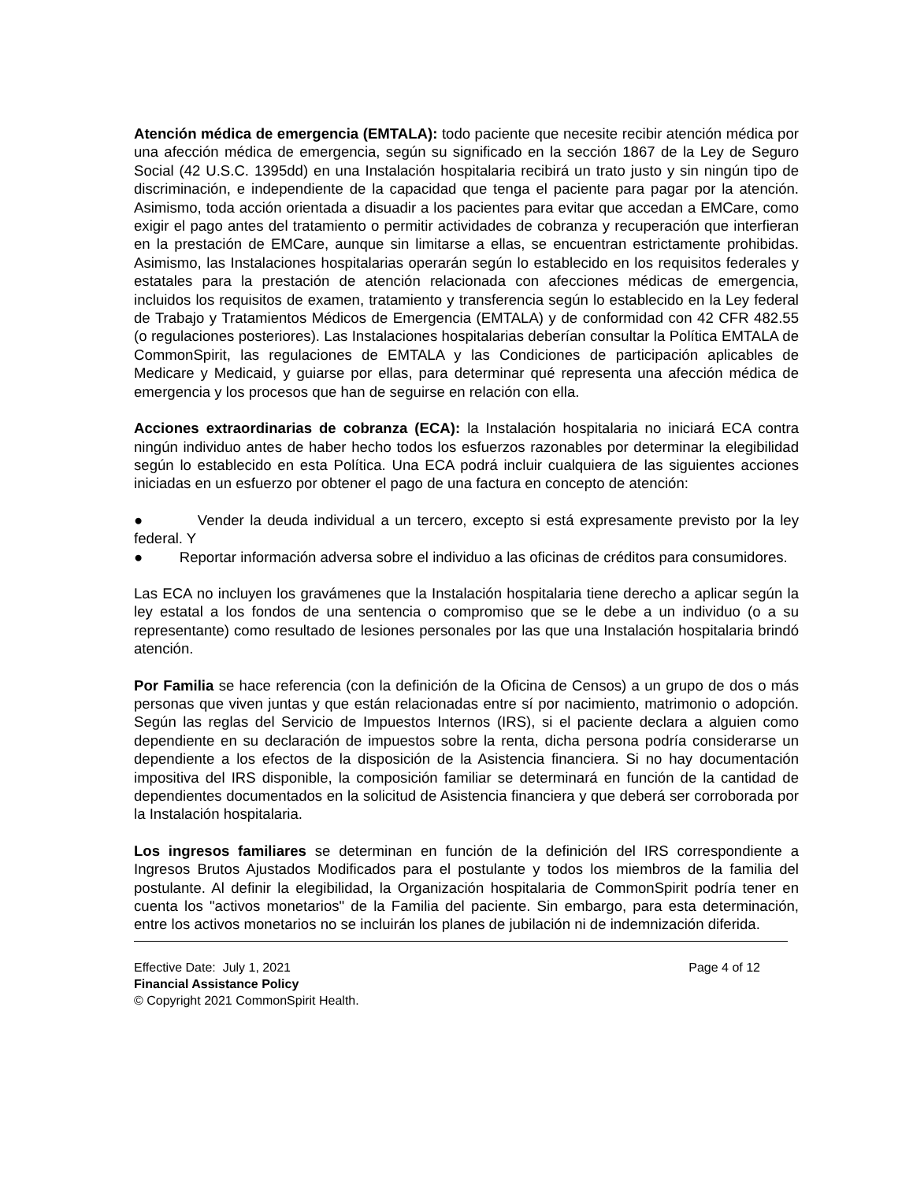Atención médica de emergencia (EMTALA): todo paciente que necesite recibir atención médica por una afección médica de emergencia, según su significado en la sección 1867 de la Ley de Seguro Social (42 U.S.C. 1395dd) en una Instalación hospitalaria recibirá un trato justo y sin ningún tipo de discriminación, e independiente de la capacidad que tenga el paciente para pagar por la atención. Asimismo, toda acción orientada a disuadir a los pacientes para evitar que accedan a EMCare, como exigir el pago antes del tratamiento o permitir actividades de cobranza y recuperación que interfieran en la prestación de EMCare, aunque sin limitarse a ellas, se encuentran estrictamente prohibidas. Asimismo, las Instalaciones hospitalarias operarán según lo establecido en los requisitos federales y estatales para la prestación de atención relacionada con afecciones médicas de emergencia, incluidos los requisitos de examen, tratamiento y transferencia según lo establecido en la Ley federal de Trabajo y Tratamientos Médicos de Emergencia (EMTALA) y de conformidad con 42 CFR 482.55 (o regulaciones posteriores). Las Instalaciones hospitalarias deberían consultar la Política EMTALA de CommonSpirit, las regulaciones de EMTALA y las Condiciones de participación aplicables de Medicare y Medicaid, y guiarse por ellas, para determinar qué representa una afección médica de emergencia y los procesos que han de seguirse en relación con ella.
Acciones extraordinarias de cobranza (ECA): la Instalación hospitalaria no iniciará ECA contra ningún individuo antes de haber hecho todos los esfuerzos razonables por determinar la elegibilidad según lo establecido en esta Política. Una ECA podrá incluir cualquiera de las siguientes acciones iniciadas en un esfuerzo por obtener el pago de una factura en concepto de atención:
● Vender la deuda individual a un tercero, excepto si está expresamente previsto por la ley federal. Y
● Reportar información adversa sobre el individuo a las oficinas de créditos para consumidores.
Las ECA no incluyen los gravámenes que la Instalación hospitalaria tiene derecho a aplicar según la ley estatal a los fondos de una sentencia o compromiso que se le debe a un individuo (o a su representante) como resultado de lesiones personales por las que una Instalación hospitalaria brindó atención.
Por Familia se hace referencia (con la definición de la Oficina de Censos) a un grupo de dos o más personas que viven juntas y que están relacionadas entre sí por nacimiento, matrimonio o adopción. Según las reglas del Servicio de Impuestos Internos (IRS), si el paciente declara a alguien como dependiente en su declaración de impuestos sobre la renta, dicha persona podría considerarse un dependiente a los efectos de la disposición de la Asistencia financiera. Si no hay documentación impositiva del IRS disponible, la composición familiar se determinará en función de la cantidad de dependientes documentados en la solicitud de Asistencia financiera y que deberá ser corroborada por la Instalación hospitalaria.
Los ingresos familiares se determinan en función de la definición del IRS correspondiente a Ingresos Brutos Ajustados Modificados para el postulante y todos los miembros de la familia del postulante. Al definir la elegibilidad, la Organización hospitalaria de CommonSpirit podría tener en cuenta los "activos monetarios" de la Familia del paciente. Sin embargo, para esta determinación, entre los activos monetarios no se incluirán los planes de jubilación ni de indemnización diferida.
Effective Date: July 1, 2021 Page 4 of 12
Financial Assistance Policy
© Copyright 2021 CommonSpirit Health.